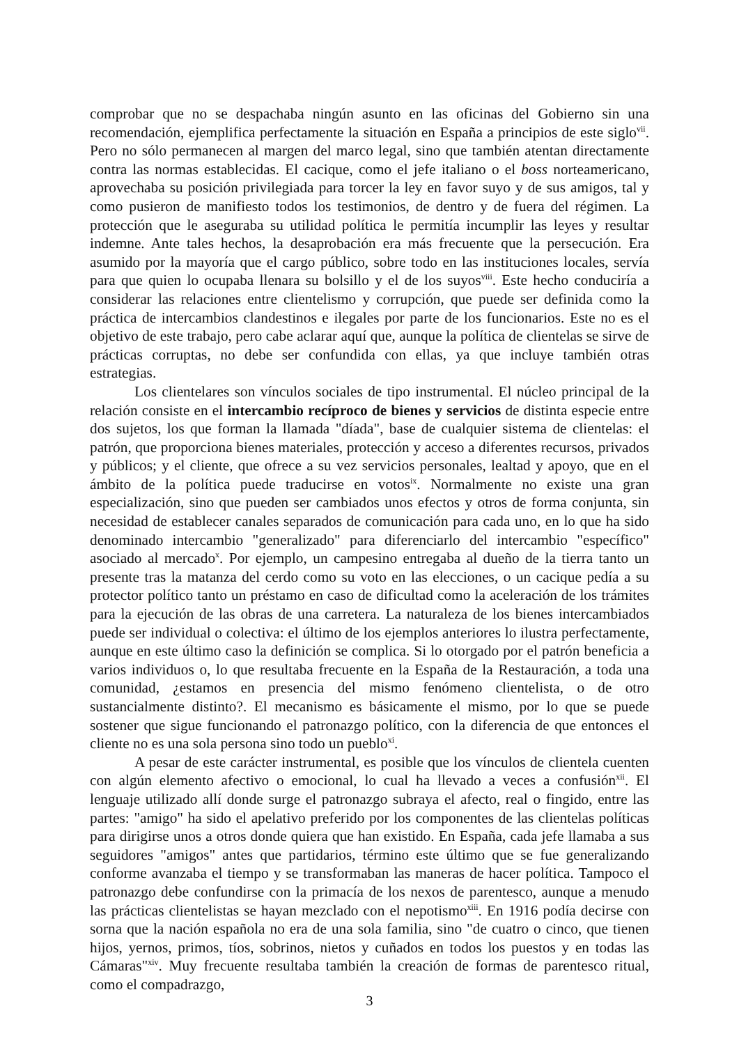comprobar que no se despachaba ningún asunto en las oficinas del Gobierno sin una recomendación, ejemplifica perfectamente la situación en España a principios de este siglo<sup>vii</sup>. Pero no sólo permanecen al margen del marco legal, sino que también atentan directamente contra las normas establecidas. El cacique, como el jefe italiano o el boss norteamericano, aprovechaba su posición privilegiada para torcer la ley en favor suyo y de sus amigos, tal y como pusieron de manifiesto todos los testimonios, de dentro y de fuera del régimen. La protección que le aseguraba su utilidad política le permitía incumplir las leyes y resultar indemne. Ante tales hechos, la desaprobación era más frecuente que la persecución. Era asumido por la mayoría que el cargo público, sobre todo en las instituciones locales, servía para que quien lo ocupaba llenara su bolsillo y el de los suyos<sup>viii</sup>. Este hecho conduciría a considerar las relaciones entre clientelismo y corrupción, que puede ser definida como la práctica de intercambios clandestinos e ilegales por parte de los funcionarios. Este no es el objetivo de este trabajo, pero cabe aclarar aquí que, aunque la política de clientelas se sirve de prácticas corruptas, no debe ser confundida con ellas, ya que incluye también otras estrategias.
Los clientelares son vínculos sociales de tipo instrumental. El núcleo principal de la relación consiste en el intercambio recíproco de bienes y servicios de distinta especie entre dos sujetos, los que forman la llamada "díada", base de cualquier sistema de clientelas: el patrón, que proporciona bienes materiales, protección y acceso a diferentes recursos, privados y públicos; y el cliente, que ofrece a su vez servicios personales, lealtad y apoyo, que en el ámbito de la política puede traducirse en votos<sup>ix</sup>. Normalmente no existe una gran especialización, sino que pueden ser cambiados unos efectos y otros de forma conjunta, sin necesidad de establecer canales separados de comunicación para cada uno, en lo que ha sido denominado intercambio "generalizado" para diferenciarlo del intercambio "específico" asociado al mercado<sup>x</sup>. Por ejemplo, un campesino entregaba al dueño de la tierra tanto un presente tras la matanza del cerdo como su voto en las elecciones, o un cacique pedía a su protector político tanto un préstamo en caso de dificultad como la aceleración de los trámites para la ejecución de las obras de una carretera. La naturaleza de los bienes intercambiados puede ser individual o colectiva: el último de los ejemplos anteriores lo ilustra perfectamente, aunque en este último caso la definición se complica. Si lo otorgado por el patrón beneficia a varios individuos o, lo que resultaba frecuente en la España de la Restauración, a toda una comunidad, ¿estamos en presencia del mismo fenómeno clientelista, o de otro sustancialmente distinto?. El mecanismo es básicamente el mismo, por lo que se puede sostener que sigue funcionando el patronazgo político, con la diferencia de que entonces el cliente no es una sola persona sino todo un pueblo<sup>xi</sup>.
A pesar de este carácter instrumental, es posible que los vínculos de clientela cuenten con algún elemento afectivo o emocional, lo cual ha llevado a veces a confusión<sup>xii</sup>. El lenguaje utilizado allí donde surge el patronazgo subraya el afecto, real o fingido, entre las partes: "amigo" ha sido el apelativo preferido por los componentes de las clientelas políticas para dirigirse unos a otros donde quiera que han existido. En España, cada jefe llamaba a sus seguidores "amigos" antes que partidarios, término este último que se fue generalizando conforme avanzaba el tiempo y se transformaban las maneras de hacer política. Tampoco el patronazgo debe confundirse con la primacía de los nexos de parentesco, aunque a menudo las prácticas clientelistas se hayan mezclado con el nepotismo<sup>xiii</sup>. En 1916 podía decirse con sorna que la nación española no era de una sola familia, sino "de cuatro o cinco, que tienen hijos, yernos, primos, tíos, sobrinos, nietos y cuñados en todos los puestos y en todas las Cámaras"<sup>xiv</sup>. Muy frecuente resultaba también la creación de formas de parentesco ritual, como el compadrazgo,
3